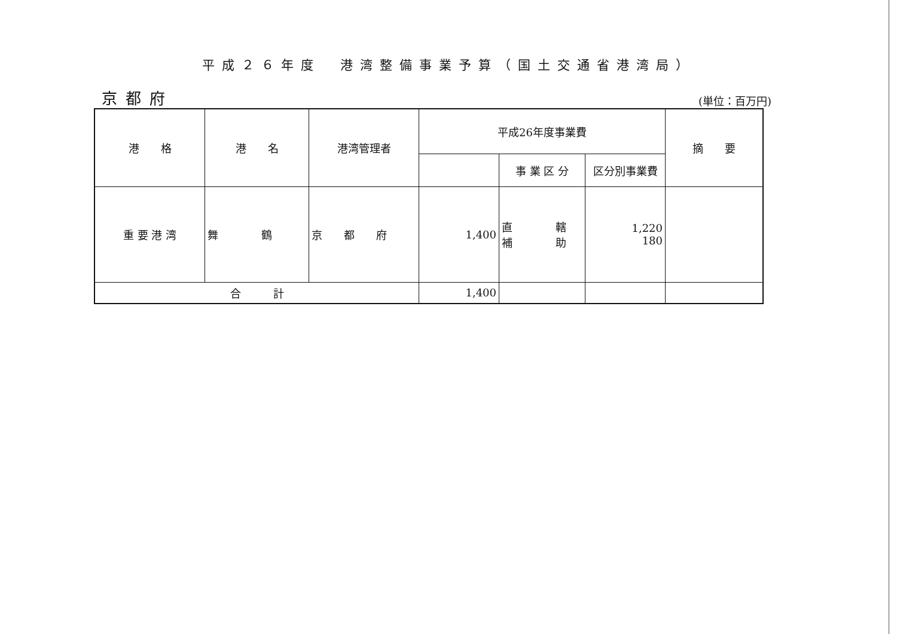平成２６年度　港湾整備事業予算（国土交通省港湾局）
京都府
(単位：百万円)
| 港 格 | 港 名 | 港湾管理者 | 平成26年度事業費 | | | 摘 要 |
| --- | --- | --- | --- | --- | --- | --- |
| | | | | 事 業 区 分 | 区分別事業費 | |
| 重 要 港 湾 | 舞 鶴 | 京 都 府 | 1,400 | 直 轄 補 助 | 1,220 180 | |
| 合 計 | | | 1,400 | | | |